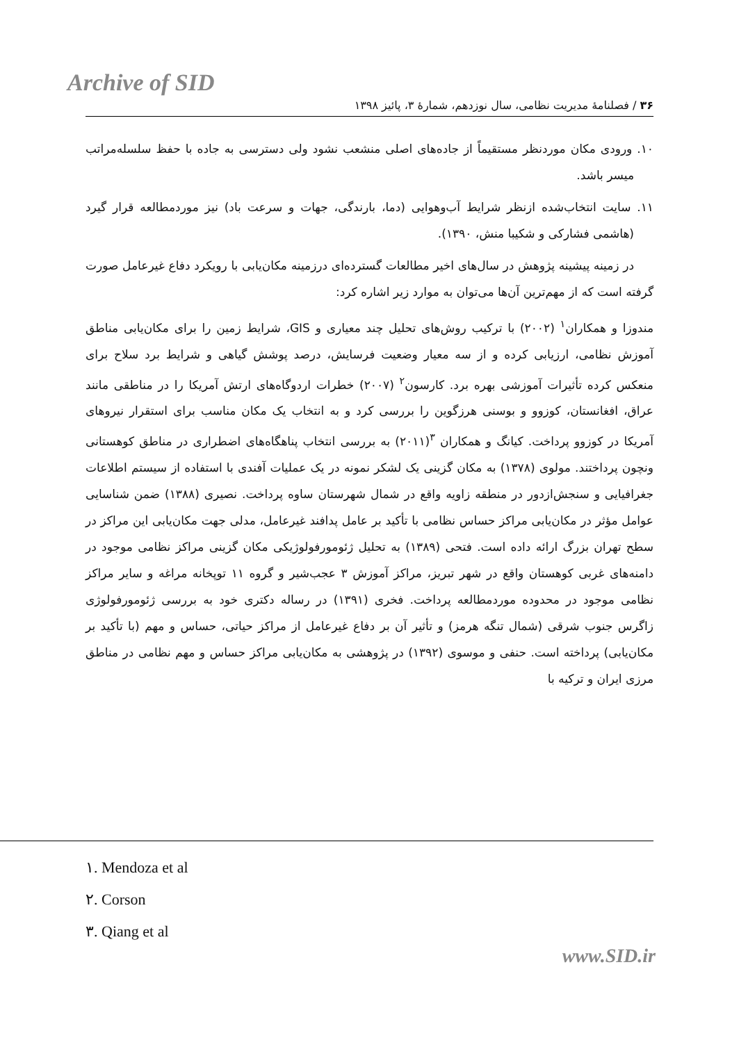Archive of SID
۳۶ / فصلنامهٔ مدیریت نظامی، سال نوزدهم، شمارهٔ ۳، پائیز ۱۳۹۸
۱۰. ورودی مکان موردنظر مستقیماً از جاده‌های اصلی منشعب نشود ولی دسترسی به جاده با حفظ سلسله‌مراتب میسر باشد.
۱۱. سایت انتخاب‌شده ازنظر شرایط آب‌وهوایی (دما، بارندگی، جهات و سرعت باد) نیز موردمطالعه قرار گیرد (هاشمی فشارکی و شکیبا منش، ۱۳۹۰).
در زمینه پیشینه پژوهش در سال‌های اخیر مطالعات گسترده‌ای درزمینه مکان‌یابی با رویکرد دفاع غیرعامل صورت گرفته است که از مهم‌ترین آن‌ها می‌توان به موارد زیر اشاره کرد:
مندوزا و همکاران<sup>۱</sup> (۲۰۰۲) با ترکیب روش‌های تحلیل چند معیاری و GIS، شرایط زمین را برای مکان‌یابی مناطق آموزش نظامی، ارزیابی کرده و از سه معیار وضعیت فرسایش، درصد پوشش گیاهی و شرایط برد سلاح برای منعکس کرده تأثیرات آموزشی بهره برد. کارسون<sup>۲</sup> (۲۰۰۷) خطرات اردوگاه‌های ارتش آمریکا را در مناطقی مانند عراق، افغانستان، کوزوو و بوسنی هرزگوین را بررسی کرد و به انتخاب یک مکان مناسب برای استقرار نیروهای آمریکا در کوزوو پرداخت. کیانگ و همکاران <sup>۳</sup>(۲۰۱۱) به بررسی انتخاب پناهگاه‌های اضطراری در مناطق کوهستانی ونچون پرداختند. مولوی (۱۳۷۸) به مکان گزینی یک لشکر نمونه در یک عملیات آفندی با استفاده از سیستم اطلاعات جغرافیایی و سنجش‌ازدور در منطقه زاویه واقع در شمال شهرستان ساوه پرداخت. نصیری (۱۳۸۸) ضمن شناسایی عوامل مؤثر در مکان‌یابی مراکز حساس نظامی با تأکید بر عامل پدافند غیرعامل، مدلی جهت مکان‌یابی این مراکز در سطح تهران بزرگ ارائه داده است. فتحی (۱۳۸۹) به تحلیل ژئومورفولوژیکی مکان گزینی مراکز نظامی موجود در دامنه‌های غربی کوهستان واقع در شهر تبریز، مراکز آموزش ۳ عجب‌شیر و گروه ۱۱ توپخانه مراغه و سایر مراکز نظامی موجود در محدوده موردمطالعه پرداخت. فخری (۱۳۹۱) در رساله دکتری خود به بررسی ژئومورفولوژی زاگرس جنوب شرقی (شمال تنگه هرمز) و تأثیر آن بر دفاع غیرعامل از مراکز حیاتی، حساس و مهم (با تأکید بر مکان‌یابی) پرداخته است. حنفی و موسوی (۱۳۹۲) در پژوهشی به مکان‌یابی مراکز حساس و مهم نظامی در مناطق مرزی ایران و ترکیه با
۱. Mendoza et al
۲. Corson
۳. Qiang et al
www.SID.ir